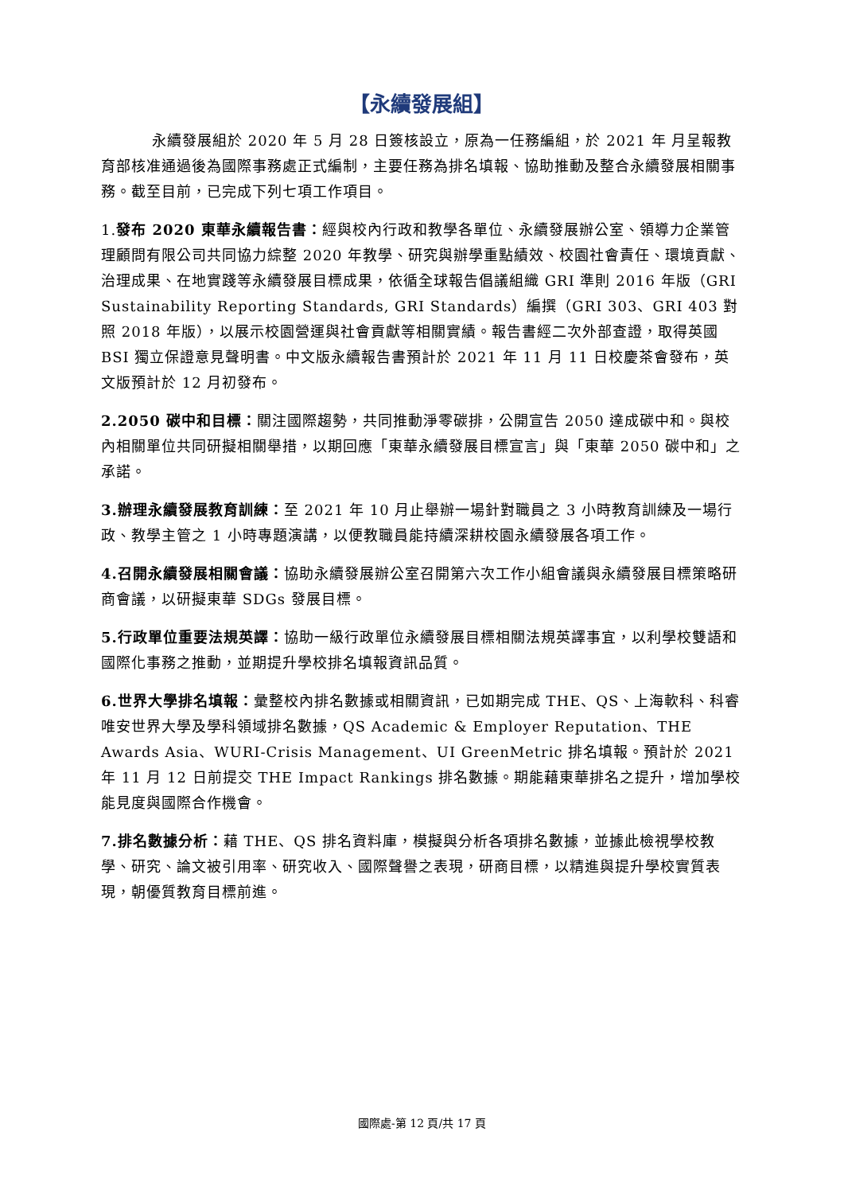【永續發展組】
永續發展組於 2020 年 5 月 28 日簽核設立，原為一任務編組，於 2021 年 月呈報教育部核准通過後為國際事務處正式編制，主要任務為排名填報、協助推動及整合永續發展相關事務。截至目前，已完成下列七項工作項目。
1.發布 2020 東華永續報告書：經與校內行政和教學各單位、永續發展辦公室、領導力企業管理顧問有限公司共同協力綜整 2020 年教學、研究與辦學重點績效、校園社會責任、環境貢獻、治理成果、在地實踐等永續發展目標成果，依循全球報告倡議組織 GRI 準則 2016 年版（GRI Sustainability Reporting Standards, GRI Standards）編撰（GRI 303、GRI 403 對照 2018 年版），以展示校園營運與社會貢獻等相關實績。報告書經二次外部查證，取得英國 BSI 獨立保證意見聲明書。中文版永續報告書預計於 2021 年 11 月 11 日校慶茶會發布，英文版預計於 12 月初發布。
2.2050 碳中和目標：關注國際趨勢，共同推動淨零碳排，公開宣告 2050 達成碳中和。與校內相關單位共同研擬相關舉措，以期回應「東華永續發展目標宣言」與「東華 2050 碳中和」之承諾。
3.辦理永續發展教育訓練：至 2021 年 10 月止舉辦一場針對職員之 3 小時教育訓練及一場行政、教學主管之 1 小時專題演講，以便教職員能持續深耕校園永續發展各項工作。
4.召開永續發展相關會議：協助永續發展辦公室召開第六次工作小組會議與永續發展目標策略研商會議，以研擬東華 SDGs 發展目標。
5.行政單位重要法規英譯：協助一級行政單位永續發展目標相關法規英譯事宜，以利學校雙語和國際化事務之推動，並期提升學校排名填報資訊品質。
6.世界大學排名填報：彙整校內排名數據或相關資訊，已如期完成 THE、QS、上海軟科、科睿唯安世界大學及學科領域排名數據，QS Academic & Employer Reputation、THE Awards Asia、WURI-Crisis Management、UI GreenMetric 排名填報。預計於 2021 年 11 月 12 日前提交 THE Impact Rankings 排名數據。期能藉東華排名之提升，增加學校能見度與國際合作機會。
7.排名數據分析：藉 THE、QS 排名資料庫，模擬與分析各項排名數據，並據此檢視學校教學、研究、論文被引用率、研究收入、國際聲譽之表現，研商目標，以精進與提升學校實質表現，朝優質教育目標前進。
國際處-第 12 頁/共 17 頁